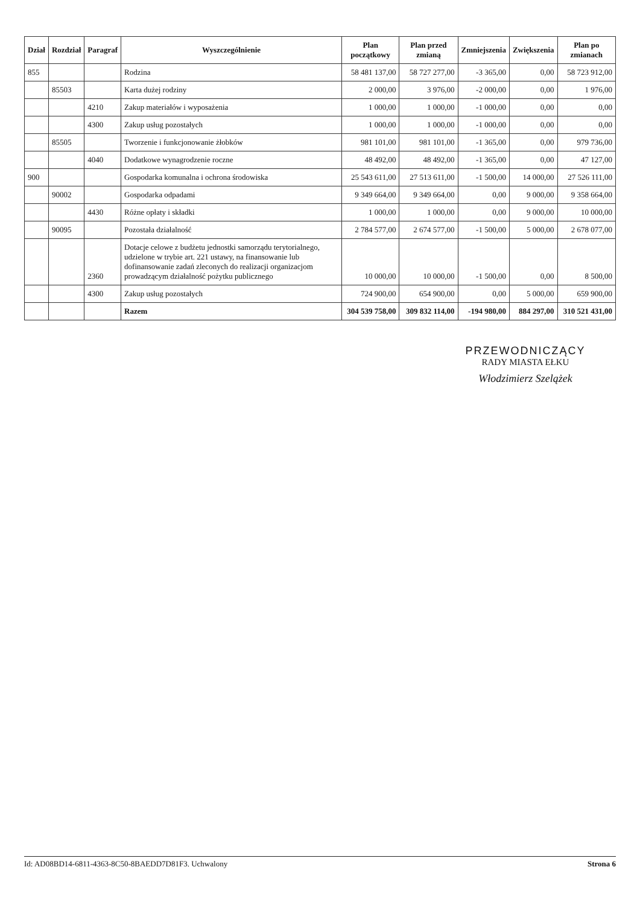| Dział | Rozdział | Paragraf | Wyszczególnienie | Plan początkowy | Plan przed zmianą | Zmniejszenia | Zwiększenia | Plan po zmianach |
| --- | --- | --- | --- | --- | --- | --- | --- | --- |
| 855 | | | Rodzina | 58 481 137,00 | 58 727 277,00 | -3 365,00 | 0,00 | 58 723 912,00 |
| | 85503 | | Karta dużej rodziny | 2 000,00 | 3 976,00 | -2 000,00 | 0,00 | 1 976,00 |
| | | 4210 | Zakup materiałów i wyposażenia | 1 000,00 | 1 000,00 | -1 000,00 | 0,00 | 0,00 |
| | | 4300 | Zakup usług pozostałych | 1 000,00 | 1 000,00 | -1 000,00 | 0,00 | 0,00 |
| | 85505 | | Tworzenie i funkcjonowanie żłobków | 981 101,00 | 981 101,00 | -1 365,00 | 0,00 | 979 736,00 |
| | | 4040 | Dodatkowe wynagrodzenie roczne | 48 492,00 | 48 492,00 | -1 365,00 | 0,00 | 47 127,00 |
| 900 | | | Gospodarka komunalna i ochrona środowiska | 25 543 611,00 | 27 513 611,00 | -1 500,00 | 14 000,00 | 27 526 111,00 |
| | 90002 | | Gospodarka odpadami | 9 349 664,00 | 9 349 664,00 | 0,00 | 9 000,00 | 9 358 664,00 |
| | | 4430 | Różne opłaty i składki | 1 000,00 | 1 000,00 | 0,00 | 9 000,00 | 10 000,00 |
| | 90095 | | Pozostała działalność | 2 784 577,00 | 2 674 577,00 | -1 500,00 | 5 000,00 | 2 678 077,00 |
| | | 2360 | Dotacje celowe z budżetu jednostki samorządu terytorialnego, udzielone w trybie art. 221 ustawy, na finansowanie lub dofinansowanie zadań zleconych do realizacji organizacjom prowadzącym działalność pożytku publicznego | 10 000,00 | 10 000,00 | -1 500,00 | 0,00 | 8 500,00 |
| | | 4300 | Zakup usług pozostałych | 724 900,00 | 654 900,00 | 0,00 | 5 000,00 | 659 900,00 |
| | | | Razem | 304 539 758,00 | 309 832 114,00 | -194 980,00 | 884 297,00 | 310 521 431,00 |
PRZEWODNICZĄCY
RADY MIASTA EŁKU
Włodzimierz Szelążek
Id: AD08BD14-6811-4363-8C50-8BAEDD7D81F3. Uchwalony Strona 6